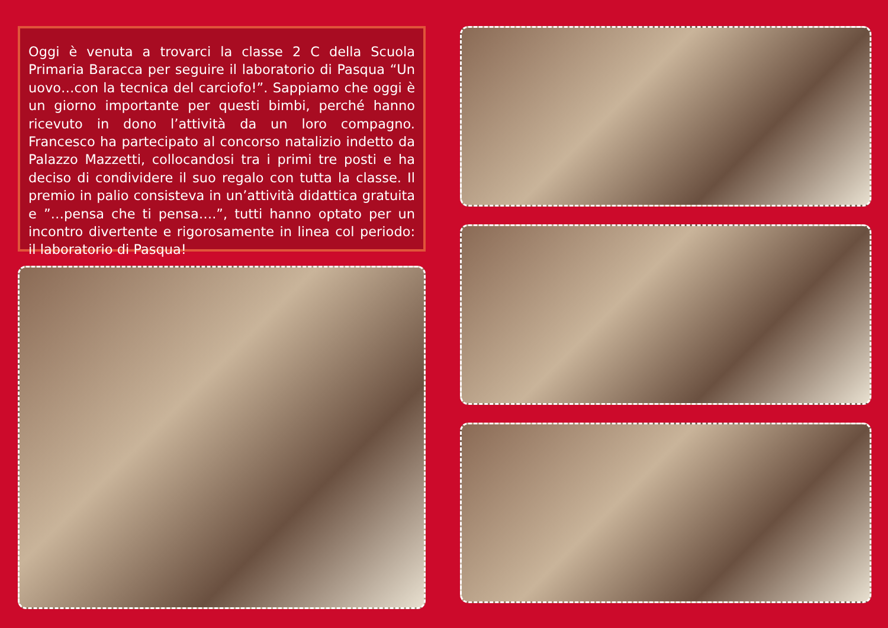Oggi è venuta a trovarci la classe 2 C della Scuola Primaria Baracca per seguire il laboratorio di Pasqua “Un uovo…con la tecnica del carciofo!”. Sappiamo che oggi è un giorno importante per questi bimbi, perché hanno ricevuto in dono l’attività da un loro compagno. Francesco ha partecipato al concorso natalizio indetto da Palazzo Mazzetti, collocandosi tra i primi tre posti e ha deciso di condividere il suo regalo con tutta la classe. Il premio in palio consisteva in un’attività didattica gratuita e ”…pensa che ti pensa….”, tutti hanno optato per un incontro divertente e rigorosamente in linea col periodo: il laboratorio di Pasqua!